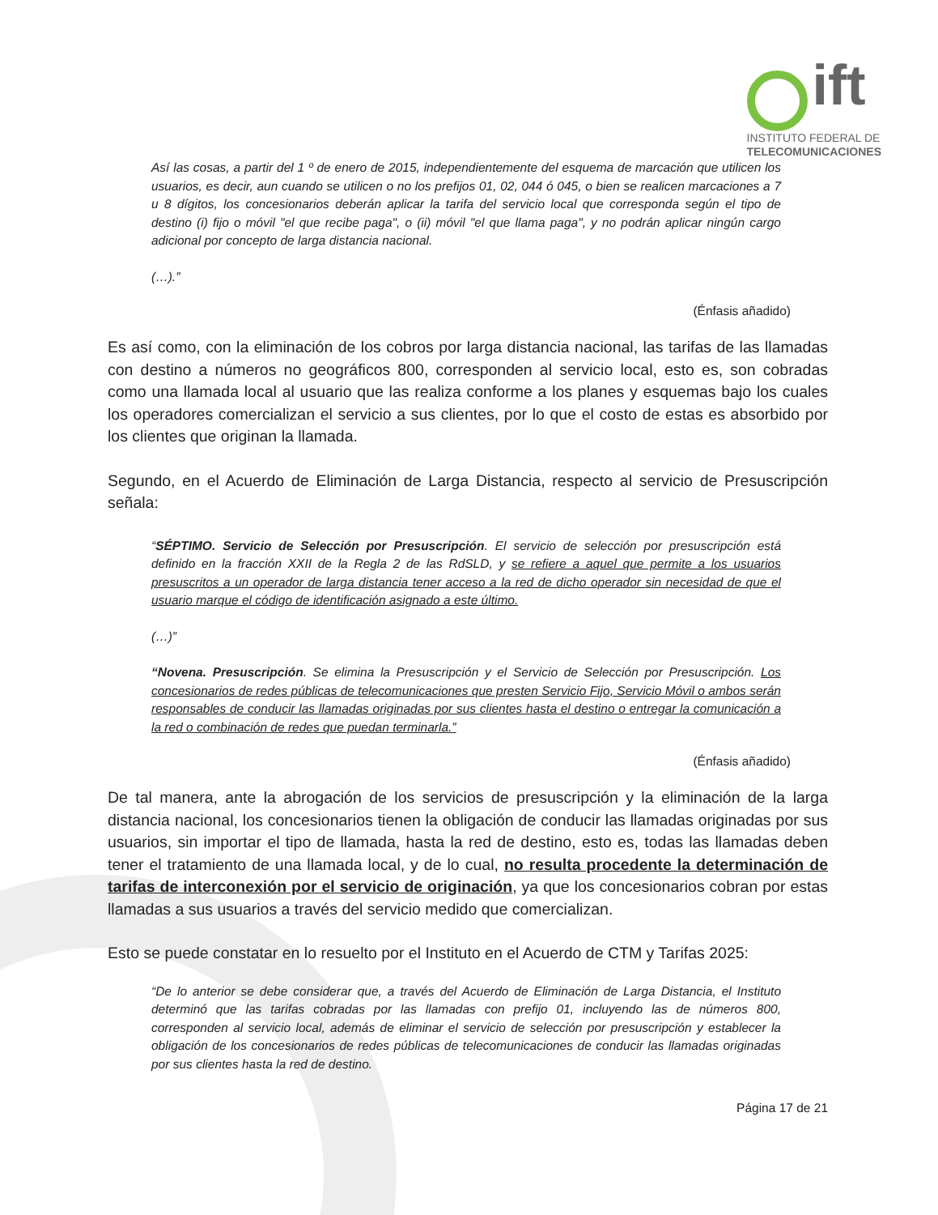ift
INSTITUTO FEDERAL DE
TELECOMUNICACIONES
Así las cosas, a partir del 1 º de enero de 2015, independientemente del esquema de marcación que utilicen los usuarios, es decir, aun cuando se utilicen o no los prefijos 01, 02, 044 ó 045, o bien se realicen marcaciones a 7 u 8 dígitos, los concesionarios deberán aplicar la tarifa del servicio local que corresponda según el tipo de destino (i) fijo o móvil "el que recibe paga", o (ii) móvil "el que llama paga", y no podrán aplicar ningún cargo adicional por concepto de larga distancia nacional.
(…).”
(Énfasis añadido)
Es así como, con la eliminación de los cobros por larga distancia nacional, las tarifas de las llamadas con destino a números no geográficos 800, corresponden al servicio local, esto es, son cobradas como una llamada local al usuario que las realiza conforme a los planes y esquemas bajo los cuales los operadores comercializan el servicio a sus clientes, por lo que el costo de estas es absorbido por los clientes que originan la llamada.
Segundo, en el Acuerdo de Eliminación de Larga Distancia, respecto al servicio de Presuscripción señala:
“SÉPTIMO. Servicio de Selección por Presuscripción. El servicio de selección por presuscripción está definido en la fracción XXII de la Regla 2 de las RdSLD, y se refiere a aquel que permite a los usuarios presuscritos a un operador de larga distancia tener acceso a la red de dicho operador sin necesidad de que el usuario marque el código de identificación asignado a este último.
(…)”
“Novena. Presuscripción. Se elimina la Presuscripción y el Servicio de Selección por Presuscripción. Los concesionarios de redes públicas de telecomunicaciones que presten Servicio Fijo, Servicio Móvil o ambos serán responsables de conducir las llamadas originadas por sus clientes hasta el destino o entregar la comunicación a la red o combinación de redes que puedan terminarla.”
(Énfasis añadido)
De tal manera, ante la abrogación de los servicios de presuscripción y la eliminación de la larga distancia nacional, los concesionarios tienen la obligación de conducir las llamadas originadas por sus usuarios, sin importar el tipo de llamada, hasta la red de destino, esto es, todas las llamadas deben tener el tratamiento de una llamada local, y de lo cual, no resulta procedente la determinación de tarifas de interconexión por el servicio de originación, ya que los concesionarios cobran por estas llamadas a sus usuarios a través del servicio medido que comercializan.
Esto se puede constatar en lo resuelto por el Instituto en el Acuerdo de CTM y Tarifas 2025:
“De lo anterior se debe considerar que, a través del Acuerdo de Eliminación de Larga Distancia, el Instituto determinó que las tarifas cobradas por las llamadas con prefijo 01, incluyendo las de números 800, corresponden al servicio local, además de eliminar el servicio de selección por presuscripción y establecer la obligación de los concesionarios de redes públicas de telecomunicaciones de conducir las llamadas originadas por sus clientes hasta la red de destino.
Página 17 de 21